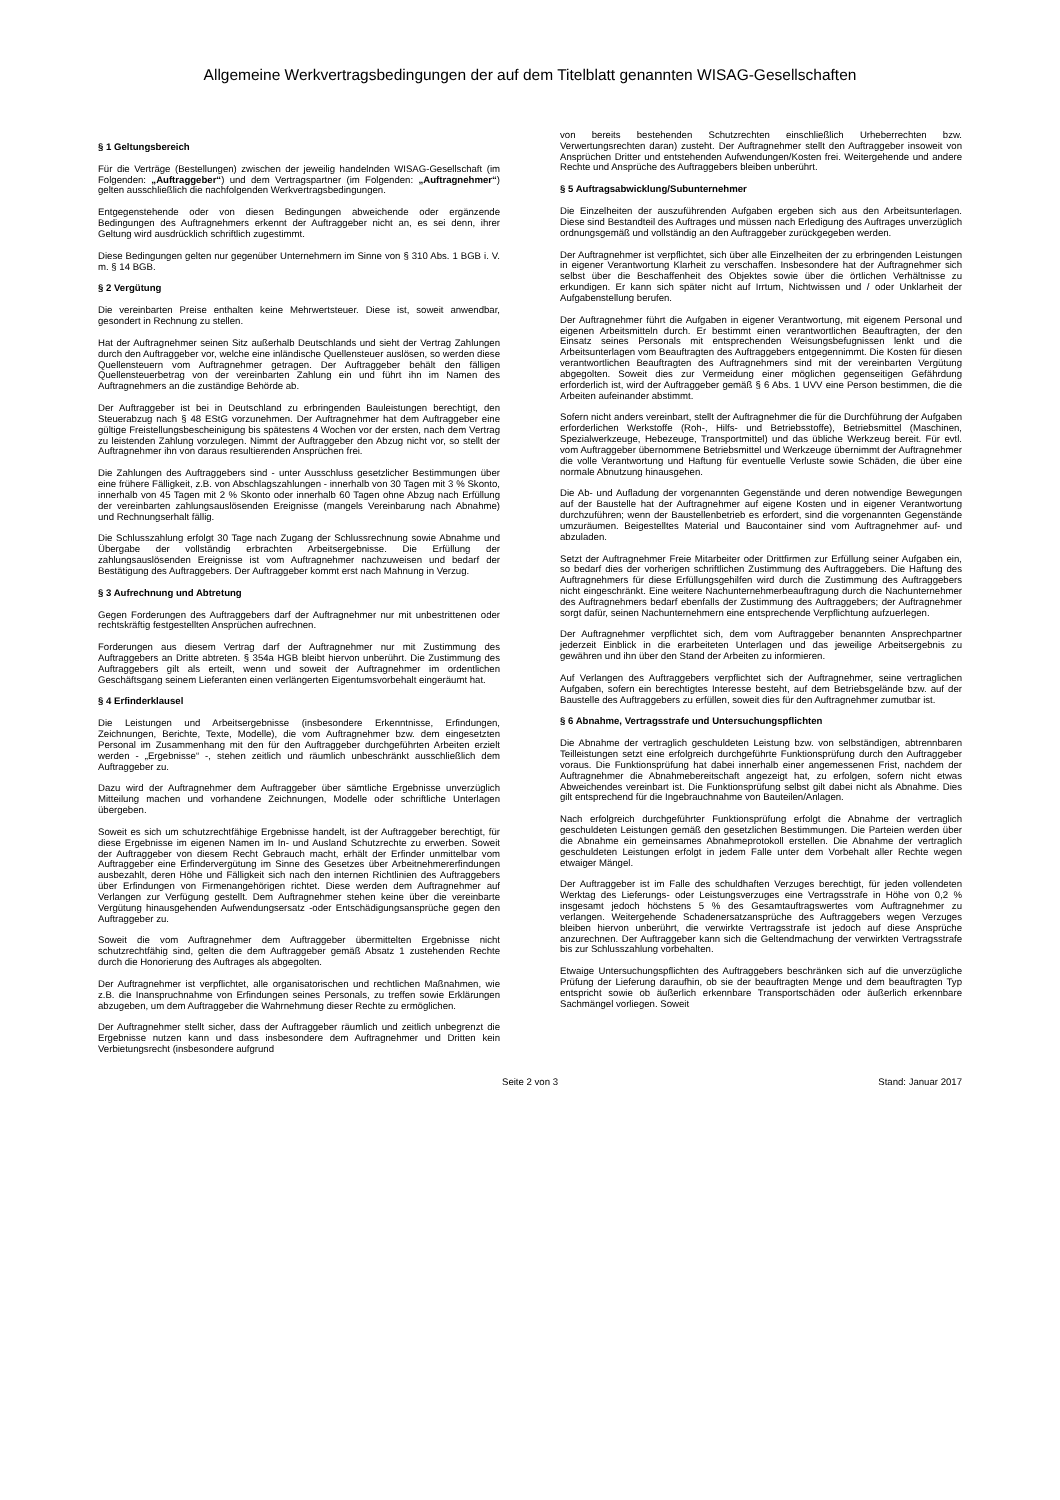Allgemeine Werkvertragsbedingungen der auf dem Titelblatt genannten WISAG-Gesellschaften
§ 1 Geltungsbereich
Für die Verträge (Bestellungen) zwischen der jeweilig handelnden WISAG-Gesellschaft (im Folgenden: „Auftraggeber“) und dem Vertragspartner (im Folgenden: „Auftragnehmer“) gelten ausschließlich die nachfolgenden Werkvertragsbedingungen.
Entgegenstehende oder von diesen Bedingungen abweichende oder ergänzende Bedingungen des Auftragnehmers erkennt der Auftraggeber nicht an, es sei denn, ihrer Geltung wird ausdrücklich schriftlich zugestimmt.
Diese Bedingungen gelten nur gegenüber Unternehmern im Sinne von § 310 Abs. 1 BGB i. V. m. § 14 BGB.
§ 2 Vergütung
Die vereinbarten Preise enthalten keine Mehrwertsteuer. Diese ist, soweit anwendbar, gesondert in Rechnung zu stellen.
Hat der Auftragnehmer seinen Sitz außerhalb Deutschlands und sieht der Vertrag Zahlungen durch den Auftraggeber vor, welche eine inländische Quellensteuer auslösen, so werden diese Quellensteuern vom Auftragnehmer getragen. Der Auftraggeber behält den fälligen Quellensteuerbetrag von der vereinbarten Zahlung ein und führt ihn im Namen des Auftragnehmers an die zuständige Behörde ab.
Der Auftraggeber ist bei in Deutschland zu erbringenden Bauleistungen berechtigt, den Steuerabzug nach § 48 EStG vorzunehmen. Der Auftragnehmer hat dem Auftraggeber eine gültige Freistellungsbescheinigung bis spätestens 4 Wochen vor der ersten, nach dem Vertrag zu leistenden Zahlung vorzulegen. Nimmt der Auftraggeber den Abzug nicht vor, so stellt der Auftragnehmer ihn von daraus resultierenden Ansprüchen frei.
Die Zahlungen des Auftraggebers sind - unter Ausschluss gesetzlicher Bestimmungen über eine frühere Fälligkeit, z.B. von Abschlagszahlungen - innerhalb von 30 Tagen mit 3 % Skonto, innerhalb von 45 Tagen mit 2 % Skonto oder innerhalb 60 Tagen ohne Abzug nach Erfüllung der vereinbarten zahlungsauslösenden Ereignisse (mangels Vereinbarung nach Abnahme) und Rechnungserhalt fällig.
Die Schlusszahlung erfolgt 30 Tage nach Zugang der Schlussrechnung sowie Abnahme und Übergabe der vollständig erbrachten Arbeitsergebnisse. Die Erfüllung der zahlungsauslösenden Ereignisse ist vom Auftragnehmer nachzuweisen und bedarf der Bestätigung des Auftraggebers. Der Auftraggeber kommt erst nach Mahnung in Verzug.
§ 3 Aufrechnung und Abtretung
Gegen Forderungen des Auftraggebers darf der Auftragnehmer nur mit unbestrittenen oder rechtskräftig festgestellten Ansprüchen aufrechnen.
Forderungen aus diesem Vertrag darf der Auftragnehmer nur mit Zustimmung des Auftraggebers an Dritte abtreten. § 354a HGB bleibt hiervon unberührt. Die Zustimmung des Auftraggebers gilt als erteilt, wenn und soweit der Auftragnehmer im ordentlichen Geschäftsgang seinem Lieferanten einen verlängerten Eigentumsvorbehalt eingeräumt hat.
§ 4 Erfinderklausel
Die Leistungen und Arbeitsergebnisse (insbesondere Erkenntnisse, Erfindungen, Zeichnungen, Berichte, Texte, Modelle), die vom Auftragnehmer bzw. dem eingesetzten Personal im Zusammenhang mit den für den Auftraggeber durchgeführten Arbeiten erzielt werden - „Ergebnisse“ -, stehen zeitlich und räumlich unbeschränkt ausschließlich dem Auftraggeber zu.
Dazu wird der Auftragnehmer dem Auftraggeber über sämtliche Ergebnisse unverzüglich Mitteilung machen und vorhandene Zeichnungen, Modelle oder schriftliche Unterlagen übergeben.
Soweit es sich um schutzrechtfähige Ergebnisse handelt, ist der Auftraggeber berechtigt, für diese Ergebnisse im eigenen Namen im In- und Ausland Schutzrechte zu erwerben. Soweit der Auftraggeber von diesem Recht Gebrauch macht, erhält der Erfinder unmittelbar vom Auftraggeber eine Erfindervergütung im Sinne des Gesetzes über Arbeitnehmererfindungen ausbezahlt, deren Höhe und Fälligkeit sich nach den internen Richtlinien des Auftraggebers über Erfindungen von Firmenangehörigen richtet. Diese werden dem Auftragnehmer auf Verlangen zur Verfügung gestellt. Dem Auftragnehmer stehen keine über die vereinbarte Vergütung hinausgehenden Aufwendungsersatz -oder Entschädigungsansprüche gegen den Auftraggeber zu.
Soweit die vom Auftragnehmer dem Auftraggeber übermittelten Ergebnisse nicht schutzrechtfähig sind, gelten die dem Auftraggeber gemäß Absatz 1 zustehenden Rechte durch die Honorierung des Auftrages als abgegolten.
Der Auftragnehmer ist verpflichtet, alle organisatorischen und rechtlichen Maßnahmen, wie z.B. die Inanspruchnahme von Erfindungen seines Personals, zu treffen sowie Erklärungen abzugeben, um dem Auftraggeber die Wahrnehmung dieser Rechte zu ermöglichen.
Der Auftragnehmer stellt sicher, dass der Auftraggeber räumlich und zeitlich unbegrenzt die Ergebnisse nutzen kann und dass insbesondere dem Auftragnehmer und Dritten kein Verbietungsrecht (insbesondere aufgrund
von bereits bestehenden Schutzrechten einschließlich Urheberrechten bzw. Verwertungsrechten daran) zusteht. Der Auftragnehmer stellt den Auftraggeber insoweit von Ansprüchen Dritter und entstehenden Aufwendungen/Kosten frei. Weitergehende und andere Rechte und Ansprüche des Auftraggebers bleiben unberührt.
§ 5 Auftragsabwicklung/Subunternehmer
Die Einzelheiten der auszuführenden Aufgaben ergeben sich aus den Arbeitsunterlagen. Diese sind Bestandteil des Auftrages und müssen nach Erledigung des Auftrages unverzüglich ordnungsgemäß und vollständig an den Auftraggeber zurückgegeben werden.
Der Auftragnehmer ist verpflichtet, sich über alle Einzelheiten der zu erbringenden Leistungen in eigener Verantwortung Klarheit zu verschaffen. Insbesondere hat der Auftragnehmer sich selbst über die Beschaffenheit des Objektes sowie über die örtlichen Verhältnisse zu erkundigen. Er kann sich später nicht auf Irrtum, Nichtwissen und / oder Unklarheit der Aufgabenstellung berufen.
Der Auftragnehmer führt die Aufgaben in eigener Verantwortung, mit eigenem Personal und eigenen Arbeitsmitteln durch. Er bestimmt einen verantwortlichen Beauftragten, der den Einsatz seines Personals mit entsprechenden Weisungsbefugnissen lenkt und die Arbeitsunterlagen vom Beauftragten des Auftraggebers entgegennimmt. Die Kosten für diesen verantwortlichen Beauftragten des Auftragnehmers sind mit der vereinbarten Vergütung abgegolten. Soweit dies zur Vermeidung einer möglichen gegenseitigen Gefährdung erforderlich ist, wird der Auftraggeber gemäß § 6 Abs. 1 UVV eine Person bestimmen, die die Arbeiten aufeinander abstimmt.
Sofern nicht anders vereinbart, stellt der Auftragnehmer die für die Durchführung der Aufgaben erforderlichen Werkstoffe (Roh-, Hilfs- und Betriebsstoffe), Betriebsmittel (Maschinen, Spezialwerkzeuge, Hebezeuge, Transportmittel) und das übliche Werkzeug bereit. Für evtl. vom Auftraggeber übernommene Betriebsmittel und Werkzeuge übernimmt der Auftragnehmer die volle Verantwortung und Haftung für eventuelle Verluste sowie Schäden, die über eine normale Abnutzung hinausgehen.
Die Ab- und Aufladung der vorgenannten Gegenstände und deren notwendige Bewegungen auf der Baustelle hat der Auftragnehmer auf eigene Kosten und in eigener Verantwortung durchzuführen; wenn der Baustellenbetrieb es erfordert, sind die vorgenannten Gegenstände umzuräumen. Beigestelltes Material und Baucontainer sind vom Auftragnehmer auf- und abzuladen.
Setzt der Auftragnehmer Freie Mitarbeiter oder Drittfirmen zur Erfüllung seiner Aufgaben ein, so bedarf dies der vorherigen schriftlichen Zustimmung des Auftraggebers. Die Haftung des Auftragnehmers für diese Erfüllungsgehilfen wird durch die Zustimmung des Auftraggebers nicht eingeschränkt. Eine weitere Nachunternehmerbeauftragung durch die Nachunternehmer des Auftragnehmers bedarf ebenfalls der Zustimmung des Auftraggebers; der Auftragnehmer sorgt dafür, seinen Nachunternehmern eine entsprechende Verpflichtung aufzuerlegen.
Der Auftragnehmer verpflichtet sich, dem vom Auftraggeber benannten Ansprechpartner jederzeit Einblick in die erarbeiteten Unterlagen und das jeweilige Arbeitsergebnis zu gewähren und ihn über den Stand der Arbeiten zu informieren.
Auf Verlangen des Auftraggebers verpflichtet sich der Auftragnehmer, seine vertraglichen Aufgaben, sofern ein berechtigtes Interesse besteht, auf dem Betriebsgelände bzw. auf der Baustelle des Auftraggebers zu erfüllen, soweit dies für den Auftragnehmer zumutbar ist.
§ 6 Abnahme, Vertragsstrafe und Untersuchungspflichten
Die Abnahme der vertraglich geschuldeten Leistung bzw. von selbständigen, abtrennbaren Teilleistungen setzt eine erfolgreich durchgeführte Funktionsprüfung durch den Auftraggeber voraus. Die Funktionsprüfung hat dabei innerhalb einer angemessenen Frist, nachdem der Auftragnehmer die Abnahmebereitschaft angezeigt hat, zu erfolgen, sofern nicht etwas Abweichendes vereinbart ist. Die Funktionsprüfung selbst gilt dabei nicht als Abnahme. Dies gilt entsprechend für die Ingebrauchnahme von Bauteilen/Anlagen.
Nach erfolgreich durchgeführter Funktionsprüfung erfolgt die Abnahme der vertraglich geschuldeten Leistungen gemäß den gesetzlichen Bestimmungen. Die Parteien werden über die Abnahme ein gemeinsames Abnahmeprotokoll erstellen. Die Abnahme der vertraglich geschuldeten Leistungen erfolgt in jedem Falle unter dem Vorbehalt aller Rechte wegen etwaiger Mängel.
Der Auftraggeber ist im Falle des schuldhaften Verzuges berechtigt, für jeden vollendeten Werktag des Lieferungs- oder Leistungsverzuges eine Vertragsstrafe in Höhe von 0,2 % insgesamt jedoch höchstens 5 % des Gesamtauftragswertes vom Auftragnehmer zu verlangen. Weitergehende Schadenersatzansprüche des Auftraggebers wegen Verzuges bleiben hiervon unberührt, die verwirkte Vertragsstrafe ist jedoch auf diese Ansprüche anzurechnen. Der Auftraggeber kann sich die Geltendmachung der verwirkten Vertragsstrafe bis zur Schlusszahlung vorbehalten.
Etwaige Untersuchungspflichten des Auftraggebers beschränken sich auf die unverzügliche Prüfung der Lieferung daraufhin, ob sie der beauftragten Menge und dem beauftragten Typ entspricht sowie ob äußerlich erkennbare Transportschäden oder äußerlich erkennbare Sachmängel vorliegen. Soweit
Stand: Januar 2017 Seite 2 von 3 Stand: Januar 2017